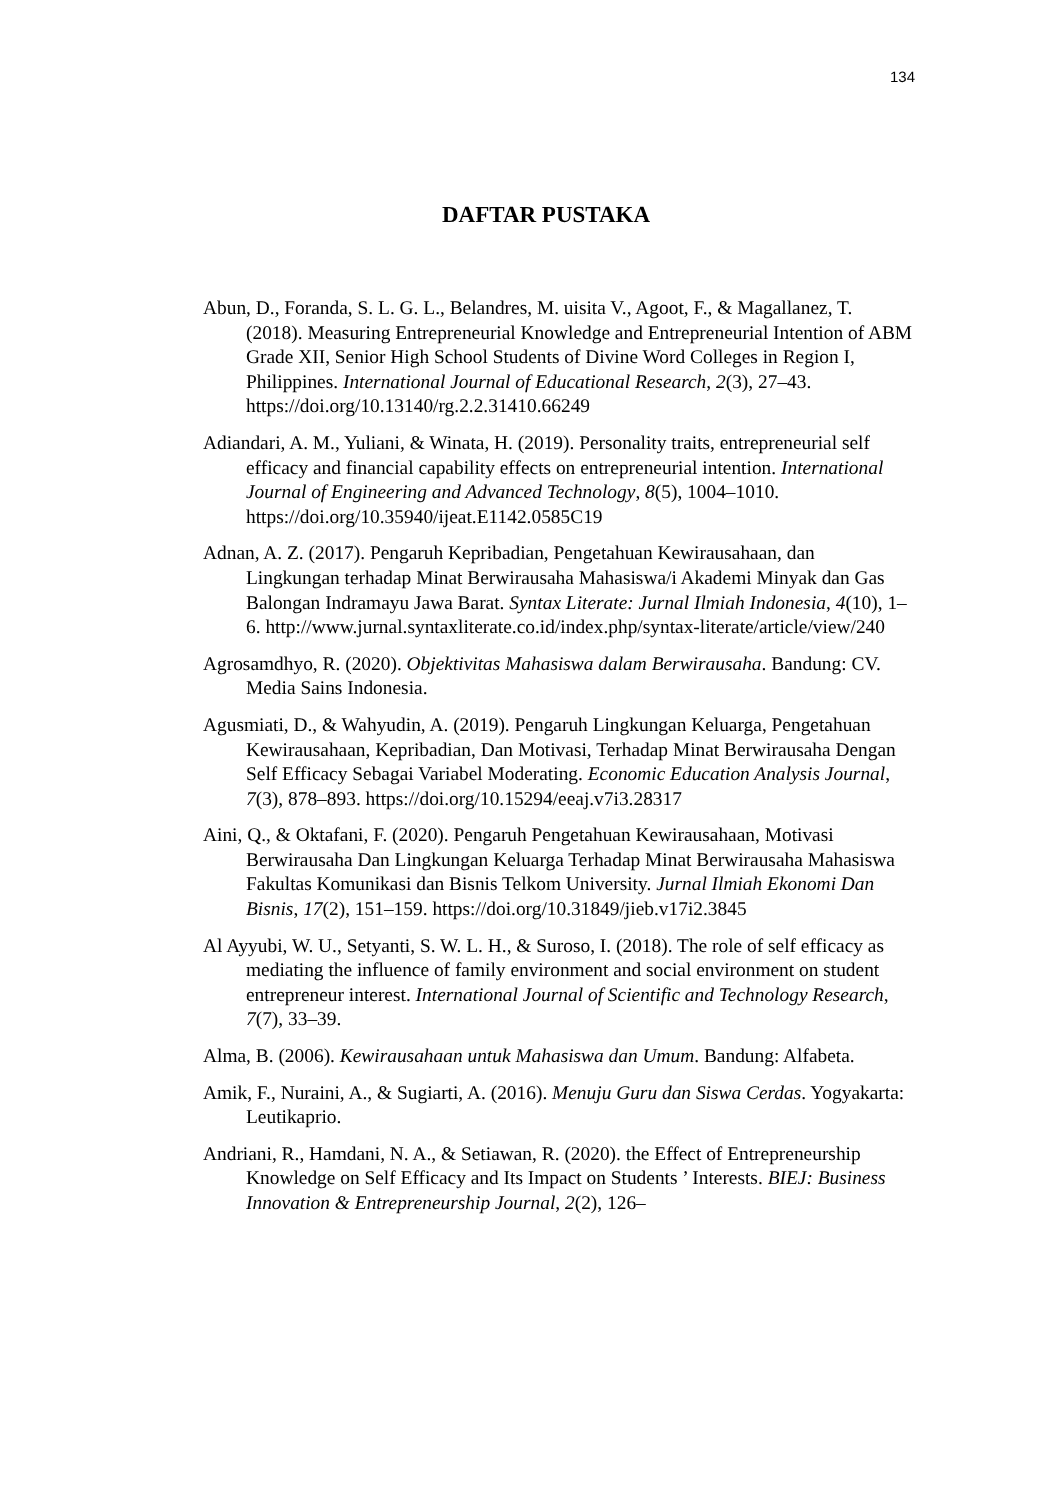134
DAFTAR PUSTAKA
Abun, D., Foranda, S. L. G. L., Belandres, M. uisita V., Agoot, F., & Magallanez, T. (2018). Measuring Entrepreneurial Knowledge and Entrepreneurial Intention of ABM Grade XII, Senior High School Students of Divine Word Colleges in Region I, Philippines. International Journal of Educational Research, 2(3), 27–43. https://doi.org/10.13140/rg.2.2.31410.66249
Adiandari, A. M., Yuliani, & Winata, H. (2019). Personality traits, entrepreneurial self efficacy and financial capability effects on entrepreneurial intention. International Journal of Engineering and Advanced Technology, 8(5), 1004–1010. https://doi.org/10.35940/ijeat.E1142.0585C19
Adnan, A. Z. (2017). Pengaruh Kepribadian, Pengetahuan Kewirausahaan, dan Lingkungan terhadap Minat Berwirausaha Mahasiswa/i Akademi Minyak dan Gas Balongan Indramayu Jawa Barat. Syntax Literate: Jurnal Ilmiah Indonesia, 4(10), 1–6. http://www.jurnal.syntaxliterate.co.id/index.php/syntax-literate/article/view/240
Agrosamdhyo, R. (2020). Objektivitas Mahasiswa dalam Berwirausaha. Bandung: CV. Media Sains Indonesia.
Agusmiati, D., & Wahyudin, A. (2019). Pengaruh Lingkungan Keluarga, Pengetahuan Kewirausahaan, Kepribadian, Dan Motivasi, Terhadap Minat Berwirausaha Dengan Self Efficacy Sebagai Variabel Moderating. Economic Education Analysis Journal, 7(3), 878–893. https://doi.org/10.15294/eeaj.v7i3.28317
Aini, Q., & Oktafani, F. (2020). Pengaruh Pengetahuan Kewirausahaan, Motivasi Berwirausaha Dan Lingkungan Keluarga Terhadap Minat Berwirausaha Mahasiswa Fakultas Komunikasi dan Bisnis Telkom University. Jurnal Ilmiah Ekonomi Dan Bisnis, 17(2), 151–159. https://doi.org/10.31849/jieb.v17i2.3845
Al Ayyubi, W. U., Setyanti, S. W. L. H., & Suroso, I. (2018). The role of self efficacy as mediating the influence of family environment and social environment on student entrepreneur interest. International Journal of Scientific and Technology Research, 7(7), 33–39.
Alma, B. (2006). Kewirausahaan untuk Mahasiswa dan Umum. Bandung: Alfabeta.
Amik, F., Nuraini, A., & Sugiarti, A. (2016). Menuju Guru dan Siswa Cerdas. Yogyakarta: Leutikaprio.
Andriani, R., Hamdani, N. A., & Setiawan, R. (2020). the Effect of Entrepreneurship Knowledge on Self Efficacy and Its Impact on Students ’ Interests. BIEJ: Business Innovation & Entrepreneurship Journal, 2(2), 126–